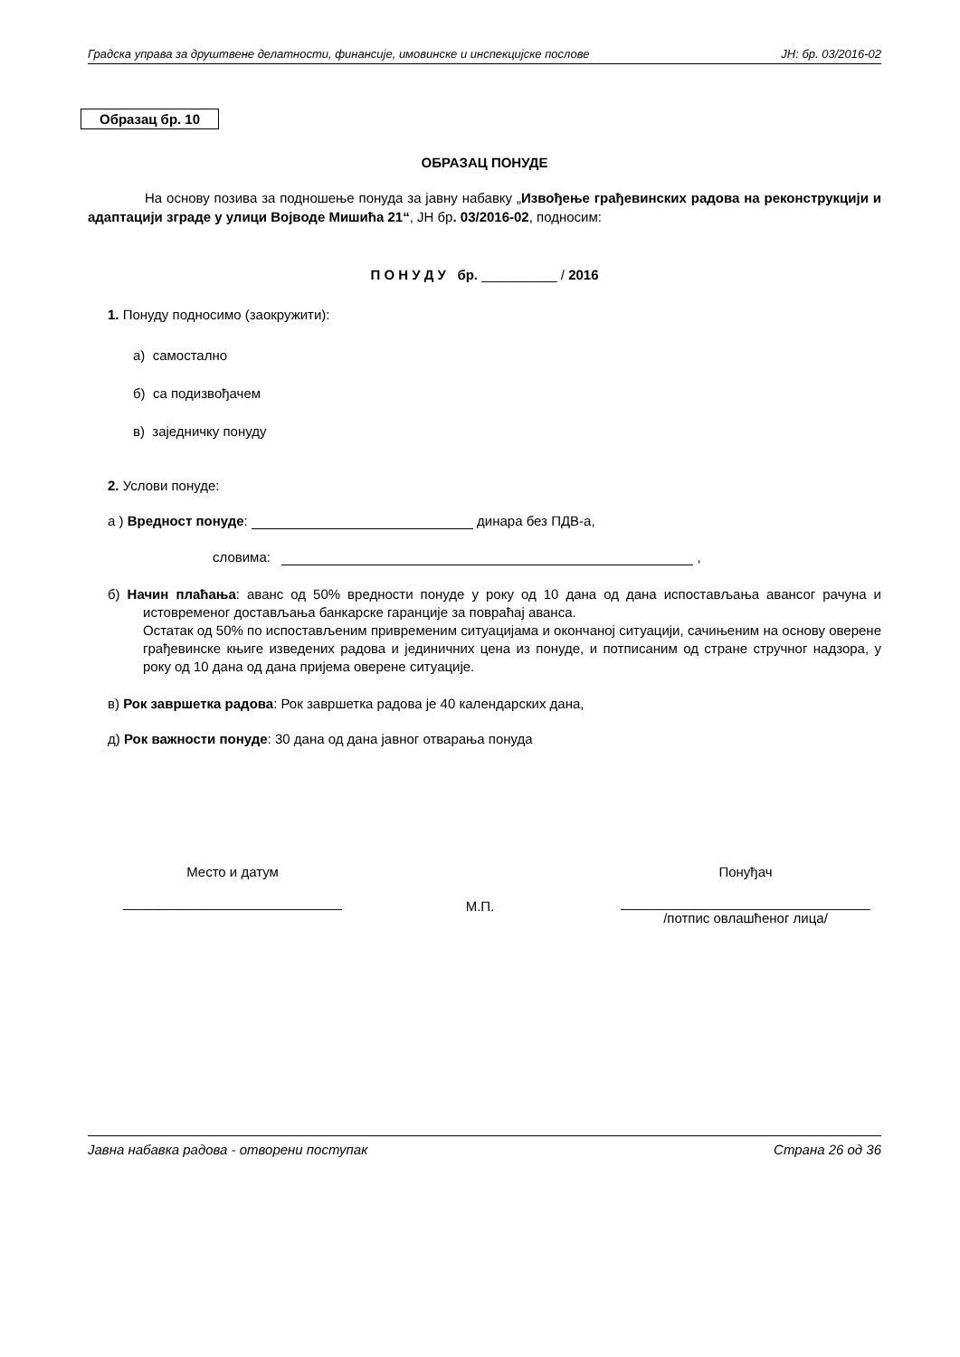Градска управа за друштвене делатности, финансије, имовинске и инспекцијске послове ЈН: бр. 03/2016-02
Образац бр. 10
ОБРАЗАЦ ПОНУДЕ
На основу позива за подношење понуда за јавну набавку „Извођење грађевинских радова на реконструкцији и адаптацији зграде у улици Војводе Мишића 21“, ЈН бр. 03/2016-02, подносим:
П О Н У Д У бр. __________ / 2016
1. Понуду подносимо (заокружити):
а) самостално
б) са подизвођачем
в) заједничку понуду
2. Услови понуде:
а ) Вредност понуде: динара без ПДВ-а,
словима: ,
б) Начин плаћања: аванс од 50% вредности понуде у року од 10 дана од дана испостављања авансог рачуна и истовременог достављања банкарске гаранције за повраћај аванса.
Остатак од 50% по испостављеним привременим ситуацијама и окончаној ситуацији, сачињеним на основу оверене грађевинске књиге изведених радова и јединичних цена из понуде, и потписаним од стране стручног надзора, у року од 10 дана од дана пријема оверене ситуације.
в) Рок завршетка радова: Рок завршетка радова је 40 календарских дана,
д) Рок важности понуде: 30 дана од дана јавног отварања понуда
Место и датум
_____________________________
М.П.
Понуђач
_________________________________
/потпис овлашћеног лица/
Јавна набавка радова - отворени поступак Страна 26 од 36